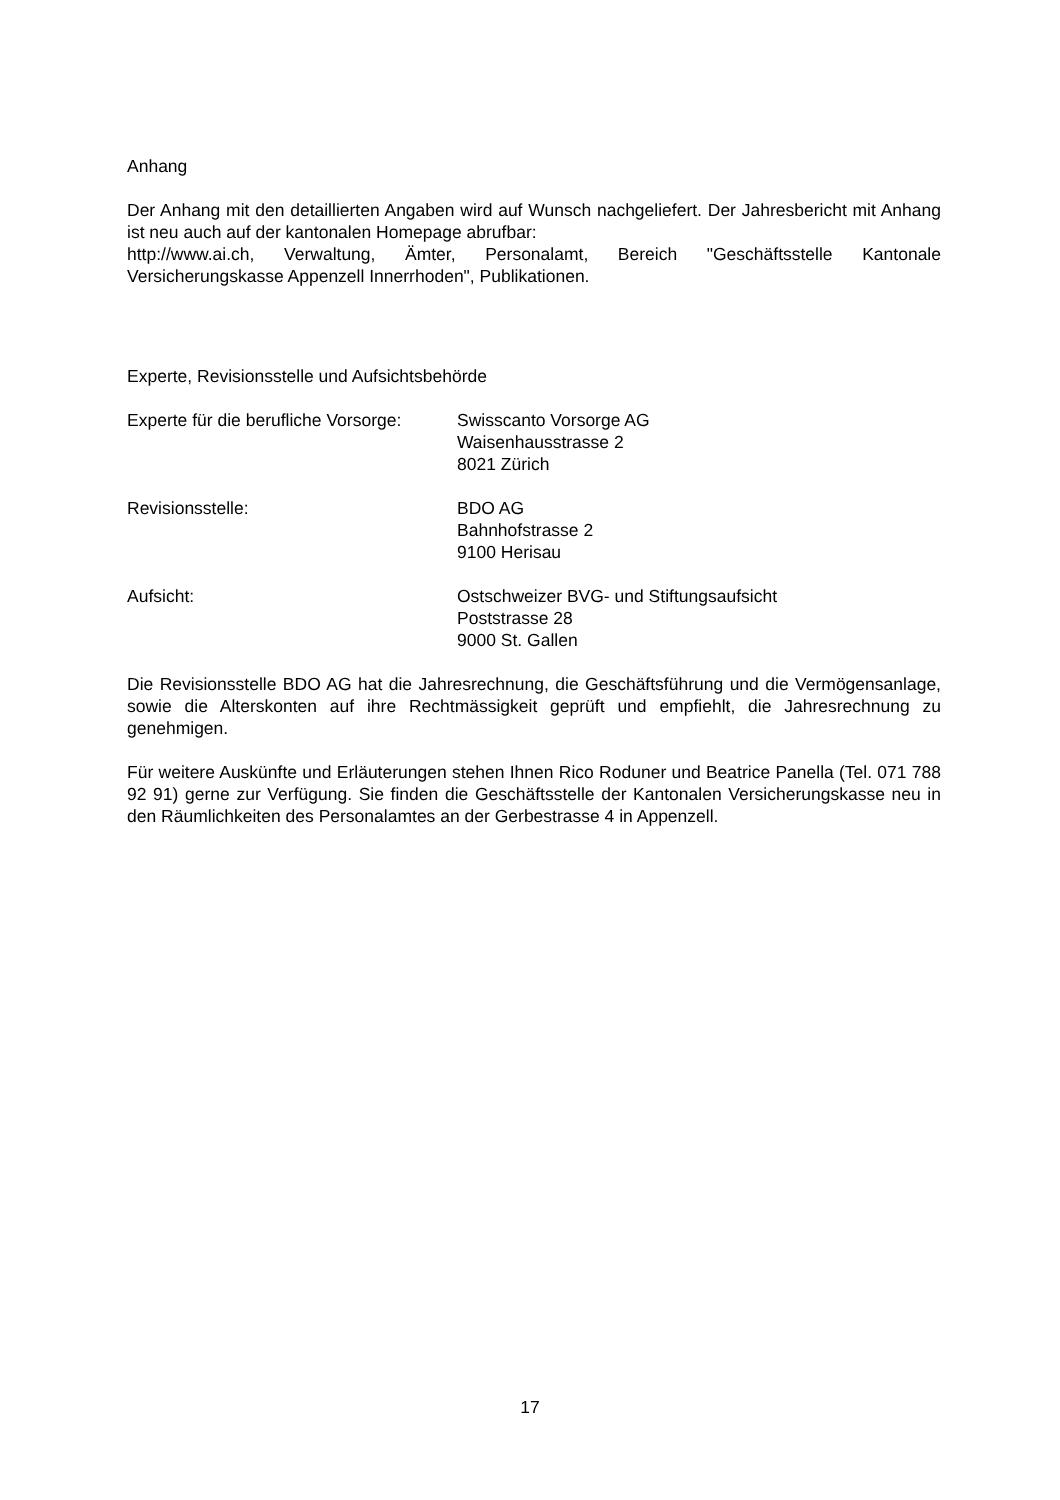Anhang
Der Anhang mit den detaillierten Angaben wird auf Wunsch nachgeliefert. Der Jahresbericht mit Anhang ist neu auch auf der kantonalen Homepage abrufbar:
http://www.ai.ch, Verwaltung, Ämter, Personalamt, Bereich "Geschäftsstelle Kantonale Versicherungskasse Appenzell Innerrhoden", Publikationen.
Experte, Revisionsstelle und Aufsichtsbehörde
Experte für die berufliche Vorsorge:
Swisscanto Vorsorge AG
Waisenhausstrasse 2
8021 Zürich
Revisionsstelle: BDO AG
Bahnhofstrasse 2
9100 Herisau
Aufsicht: Ostschweizer BVG- und Stiftungsaufsicht
Poststrasse 28
9000 St. Gallen
Die Revisionsstelle BDO AG hat die Jahresrechnung, die Geschäftsführung und die Vermögensanlage, sowie die Alterskonten auf ihre Rechtmässigkeit geprüft und empfiehlt, die Jahresrechnung zu genehmigen.
Für weitere Auskünfte und Erläuterungen stehen Ihnen Rico Roduner und Beatrice Panella (Tel. 071 788 92 91) gerne zur Verfügung. Sie finden die Geschäftsstelle der Kantonalen Versicherungskasse neu in den Räumlichkeiten des Personalamtes an der Gerbestrasse 4 in Appenzell.
17